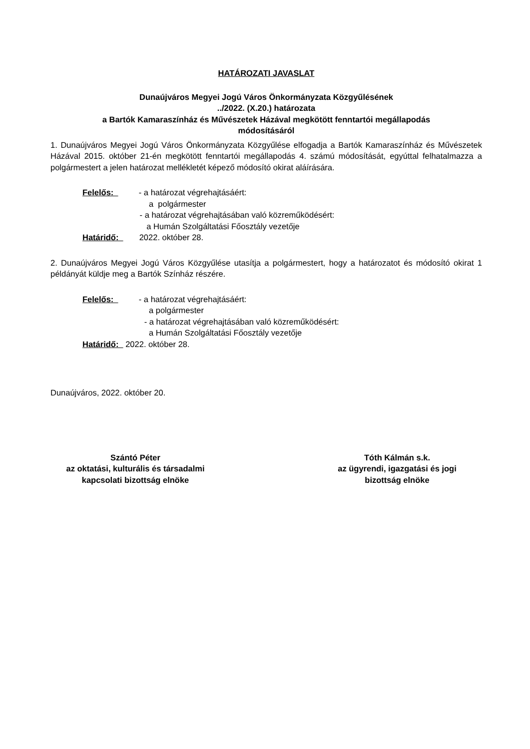HATÁROZATI JAVASLAT
Dunaújváros Megyei Jogú Város Önkormányzata Közgyűlésének
../2022. (X.20.) határozata
a Bartók Kamaraszínház és Művészetek Házával megkötött fenntartói megállapodás
módosításáról
1. Dunaújváros Megyei Jogú Város Önkormányzata Közgyűlése elfogadja a Bartók Kamaraszínház és Művészetek Házával 2015. október 21-én megkötött fenntartói megállapodás 4. számú módosítását, egyúttal felhatalmazza a polgármestert a jelen határozat mellékletét képező módosító okirat aláírására.
Felelős: - a határozat végrehajtásáért:
a polgármester
- a határozat végrehajtásában való közreműködésért:
a Humán Szolgáltatási Főosztály vezetője
Határidő: 2022. október 28.
2. Dunaújváros Megyei Jogú Város Közgyűlése utasítja a polgármestert, hogy a határozatot és módosító okirat 1 példányát küldje meg a Bartók Színház részére.
Felelős: - a határozat végrehajtásáért:
a polgármester
- a határozat végrehajtásában való közreműködésért:
a Humán Szolgáltatási Főosztály vezetője
Határidő: 2022. október 28.
Dunaújváros, 2022. október 20.
Szántó Péter
az oktatási, kulturális és társadalmi
kapcsolati bizottság elnöke
Tóth Kálmán s.k.
az ügyrendi, igazgatási és jogi
bizottság elnöke